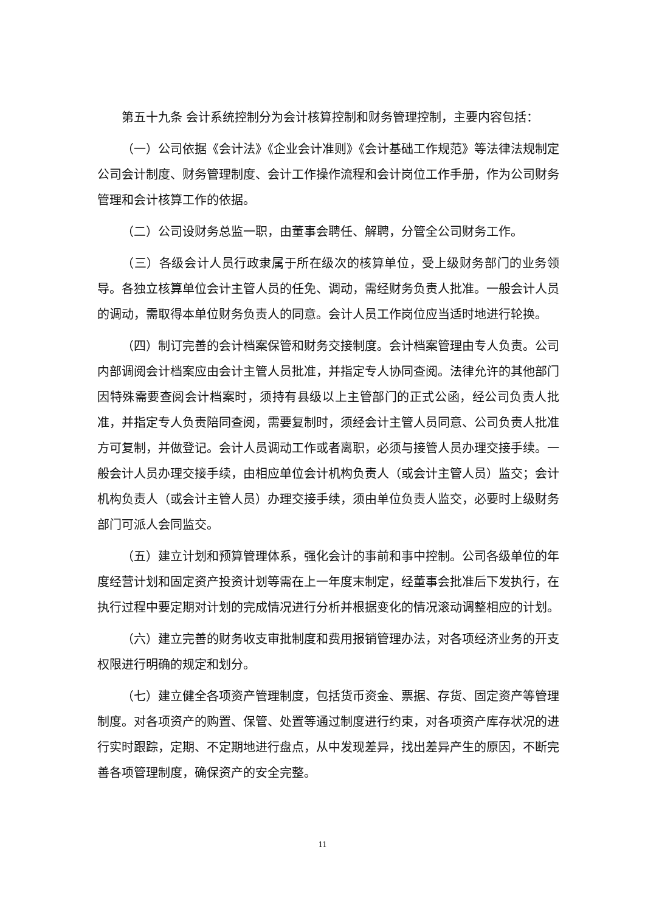第五十九条 会计系统控制分为会计核算控制和财务管理控制，主要内容包括：
（一）公司依据《会计法》《企业会计准则》《会计基础工作规范》等法律法规制定公司会计制度、财务管理制度、会计工作操作流程和会计岗位工作手册，作为公司财务管理和会计核算工作的依据。
（二）公司设财务总监一职，由董事会聘任、解聘，分管全公司财务工作。
（三）各级会计人员行政隶属于所在级次的核算单位，受上级财务部门的业务领导。各独立核算单位会计主管人员的任免、调动，需经财务负责人批准。一般会计人员的调动，需取得本单位财务负责人的同意。会计人员工作岗位应当适时地进行轮换。
（四）制订完善的会计档案保管和财务交接制度。会计档案管理由专人负责。公司内部调阅会计档案应由会计主管人员批准，并指定专人协同查阅。法律允许的其他部门因特殊需要查阅会计档案时，须持有县级以上主管部门的正式公函，经公司负责人批准，并指定专人负责陪同查阅，需要复制时，须经会计主管人员同意、公司负责人批准方可复制，并做登记。会计人员调动工作或者离职，必须与接管人员办理交接手续。一般会计人员办理交接手续，由相应单位会计机构负责人（或会计主管人员）监交；会计机构负责人（或会计主管人员）办理交接手续，须由单位负责人监交，必要时上级财务部门可派人会同监交。
（五）建立计划和预算管理体系，强化会计的事前和事中控制。公司各级单位的年度经营计划和固定资产投资计划等需在上一年度末制定，经董事会批准后下发执行，在执行过程中要定期对计划的完成情况进行分析并根据变化的情况滚动调整相应的计划。
（六）建立完善的财务收支审批制度和费用报销管理办法，对各项经济业务的开支权限进行明确的规定和划分。
（七）建立健全各项资产管理制度，包括货币资金、票据、存货、固定资产等管理制度。对各项资产的购置、保管、处置等通过制度进行约束，对各项资产库存状况的进行实时跟踪，定期、不定期地进行盘点，从中发现差异，找出差异产生的原因，不断完善各项管理制度，确保资产的安全完整。
11